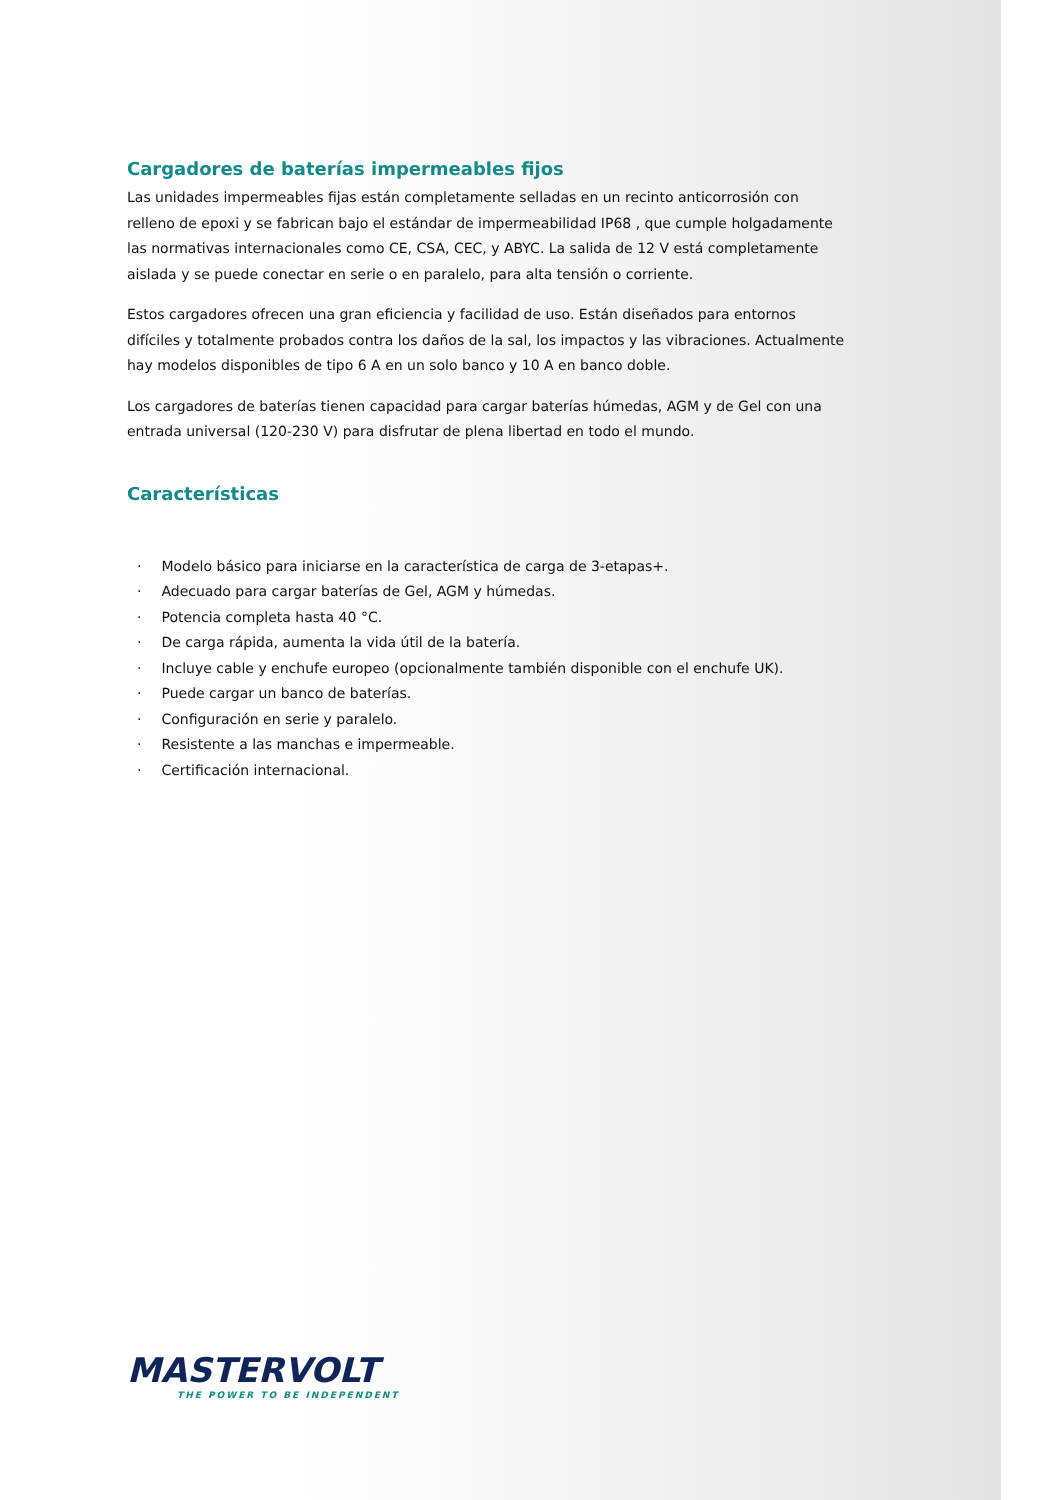Cargadores de baterías impermeables fijos
Las unidades impermeables fijas están completamente selladas en un recinto anticorrosión con relleno de epoxi y se fabrican bajo el estándar de impermeabilidad IP68 , que cumple holgadamente las normativas internacionales como CE, CSA, CEC, y ABYC. La salida de 12 V está completamente aislada y se puede conectar en serie o en paralelo, para alta tensión o corriente.
Estos cargadores ofrecen una gran eficiencia y facilidad de uso. Están diseñados para entornos difíciles y totalmente probados contra los daños de la sal, los impactos y las vibraciones. Actualmente hay modelos disponibles de tipo 6 A en un solo banco y 10 A en banco doble.
Los cargadores de baterías tienen capacidad para cargar baterías húmedas, AGM y de Gel con una entrada universal (120-230 V) para disfrutar de plena libertad en todo el mundo.
Características
· Modelo básico para iniciarse en la característica de carga de 3-etapas+.
· Adecuado para cargar baterías de Gel, AGM y húmedas.
· Potencia completa hasta 40 °C.
· De carga rápida, aumenta la vida útil de la batería.
· Incluye cable y enchufe europeo (opcionalmente también disponible con el enchufe UK).
· Puede cargar un banco de baterías.
· Configuración en serie y paralelo.
· Resistente a las manchas e impermeable.
· Certificación internacional.
MASTERVOLT
THE POWER TO BE INDEPENDENT